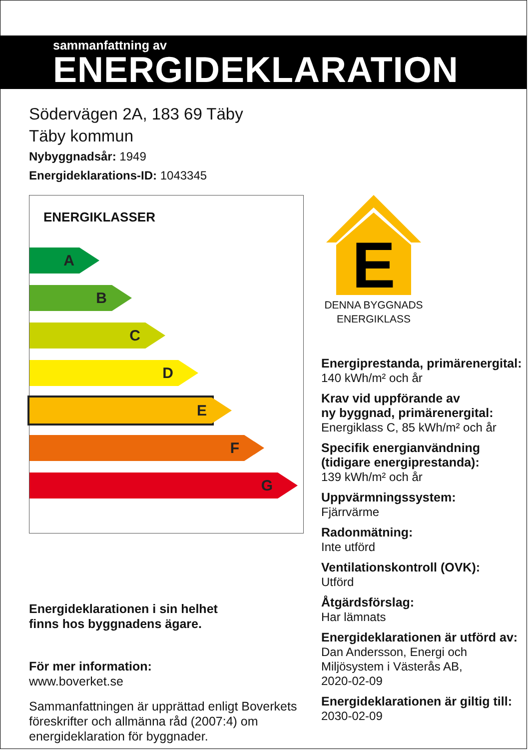sammanfattning av
ENERGIDEKLARATION
Södervägen 2A, 183 69 Täby
Täby kommun
Nybyggnadsår: 1949
Energideklarations-ID: 1043345
ENERGIKLASSER
A
B
C
D
E
F
G
Energideklarationen i sin helhet
finns hos byggnadens ägare.
För mer information:
www.boverket.se
Sammanfattningen är upprättad enligt Boverkets föreskrifter och allmänna råd (2007:4) om energideklaration för byggnader.
E
DENNA BYGGNADS
ENERGIKLASS
Energiprestanda, primärenergital:
140 kWh/m² och år
Krav vid uppförande av
ny byggnad, primärenergital:
Energiklass C, 85 kWh/m² och år
Specifik energianvändning
(tidigare energiprestanda):
139 kWh/m² och år
Uppvärmningssystem:
Fjärrvärme
Radonmätning:
Inte utförd
Ventilationskontroll (OVK):
Utförd
Åtgärdsförslag:
Har lämnats
Energideklarationen är utförd av:
Dan Andersson, Energi och Miljösystem i Västerås AB,
2020-02-09
Energideklarationen är giltig till:
2030-02-09